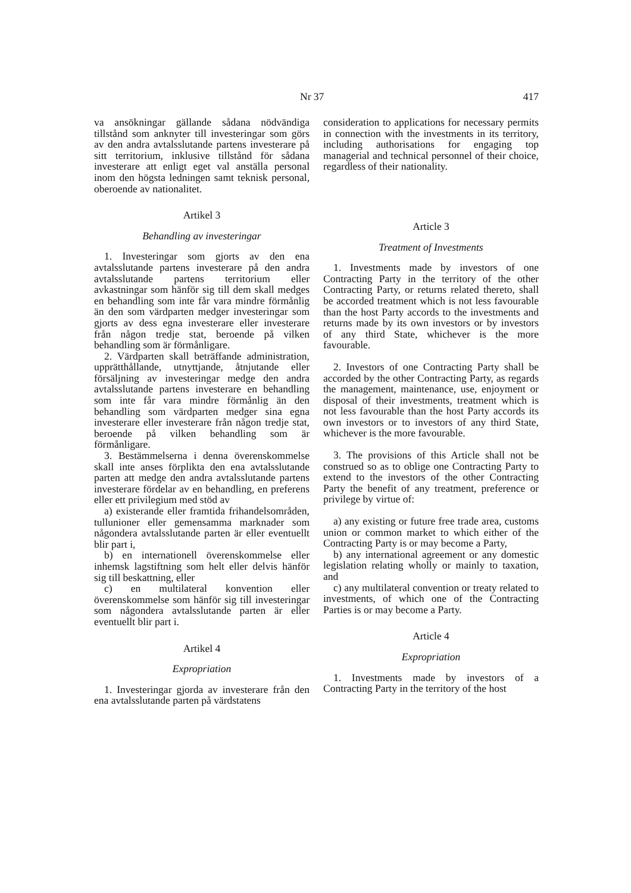Nr 37 417
va ansökningar gällande sådana nödvändiga tillstånd som anknyter till investeringar som görs av den andra avtalsslutande partens investerare på sitt territorium, inklusive tillstånd för sådana investerare att enligt eget val anställa personal inom den högsta ledningen samt teknisk personal, oberoende av nationalitet.
Artikel 3
Behandling av investeringar
1. Investeringar som gjorts av den ena avtalsslutande partens investerare på den andra avtalsslutande partens territorium eller avkastningar som hänför sig till dem skall medges en behandling som inte får vara mindre förmånlig än den som värdparten medger investeringar som gjorts av dess egna investerare eller investerare från någon tredje stat, beroende på vilken behandling som är förmånligare.
2. Värdparten skall beträffande administration, upprätthållande, utnyttjande, åtnjutande eller försäljning av investeringar medge den andra avtalsslutande partens investerare en behandling som inte får vara mindre förmånlig än den behandling som värdparten medger sina egna investerare eller investerare från någon tredje stat, beroende på vilken behandling som är förmånligare.
3. Bestämmelserna i denna överenskommelse skall inte anses förplikta den ena avtalsslutande parten att medge den andra avtalsslutande partens investerare fördelar av en behandling, en preferens eller ett privilegium med stöd av
a) existerande eller framtida frihandelsområden, tullunioner eller gemensamma marknader som någondera avtalsslutande parten är eller eventuellt blir part i,
b) en internationell överenskommelse eller inhemsk lagstiftning som helt eller delvis hänför sig till beskattning, eller
c) en multilateral konvention eller överenskommelse som hänför sig till investeringar som någondera avtalsslutande parten är eller eventuellt blir part i.
Artikel 4
Expropriation
1. Investeringar gjorda av investerare från den ena avtalsslutande parten på värdstatens
consideration to applications for necessary permits in connection with the investments in its territory, including authorisations for engaging top managerial and technical personnel of their choice, regardless of their nationality.
Article 3
Treatment of Investments
1. Investments made by investors of one Contracting Party in the territory of the other Contracting Party, or returns related thereto, shall be accorded treatment which is not less favourable than the host Party accords to the investments and returns made by its own investors or by investors of any third State, whichever is the more favourable.
2. Investors of one Contracting Party shall be accorded by the other Contracting Party, as regards the management, maintenance, use, enjoyment or disposal of their investments, treatment which is not less favourable than the host Party accords its own investors or to investors of any third State, whichever is the more favourable.
3. The provisions of this Article shall not be construed so as to oblige one Contracting Party to extend to the investors of the other Contracting Party the benefit of any treatment, preference or privilege by virtue of:
a) any existing or future free trade area, customs union or common market to which either of the Contracting Party is or may become a Party,
b) any international agreement or any domestic legislation relating wholly or mainly to taxation, and
c) any multilateral convention or treaty related to investments, of which one of the Contracting Parties is or may become a Party.
Article 4
Expropriation
1. Investments made by investors of a Contracting Party in the territory of the host